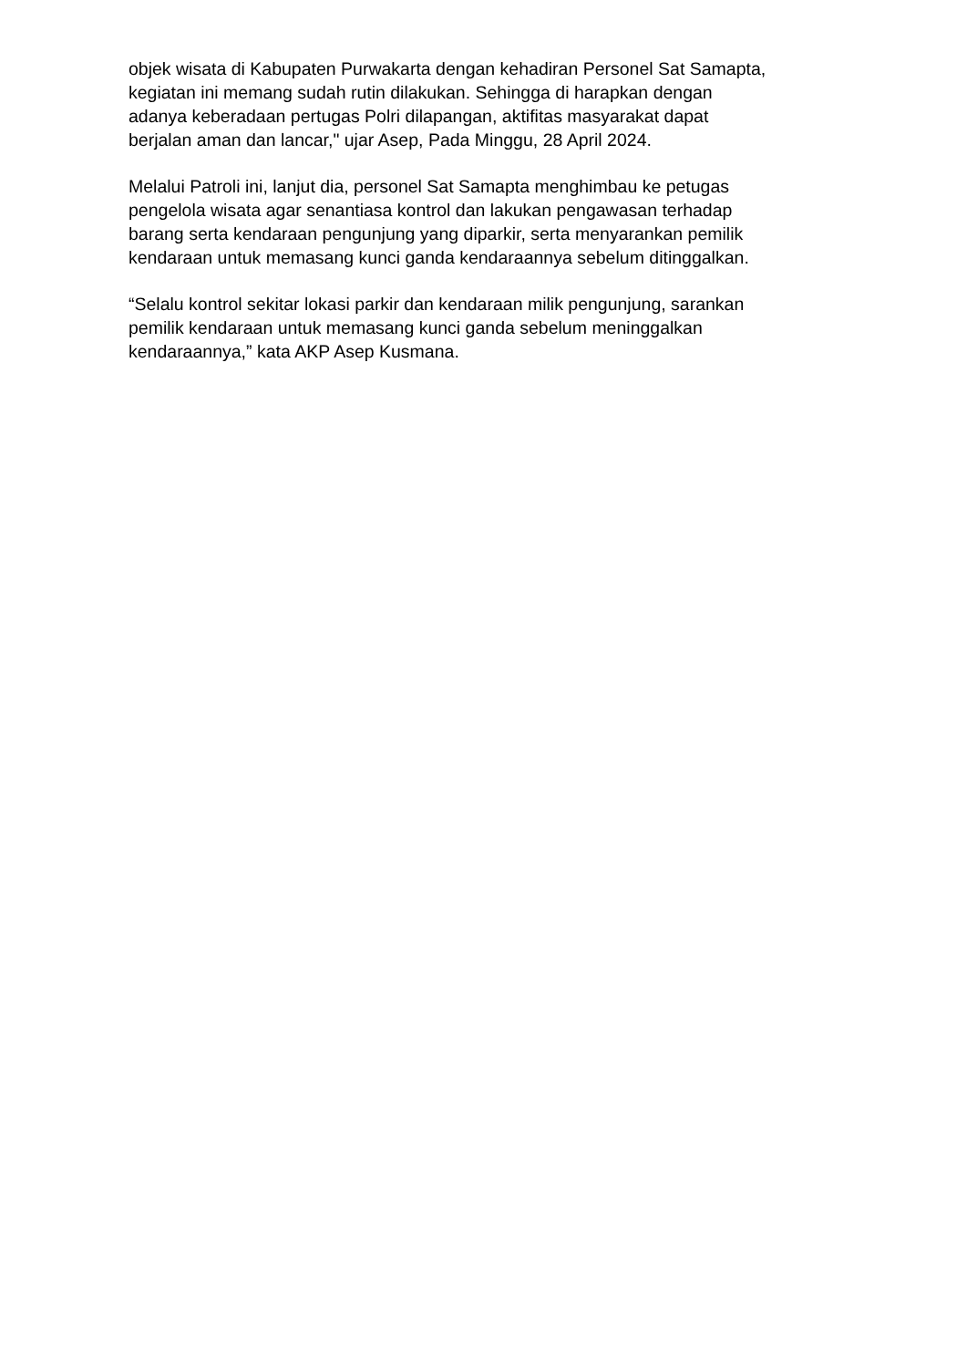objek wisata di Kabupaten Purwakarta dengan kehadiran Personel Sat Samapta,
kegiatan ini memang sudah rutin dilakukan. Sehingga di harapkan dengan
adanya keberadaan pertugas Polri dilapangan, aktifitas masyarakat dapat
berjalan aman dan lancar," ujar Asep, Pada Minggu, 28 April 2024.
Melalui Patroli ini, lanjut dia, personel Sat Samapta menghimbau ke petugas
pengelola wisata agar senantiasa kontrol dan lakukan pengawasan terhadap
barang serta kendaraan pengunjung yang diparkir, serta menyarankan pemilik
kendaraan untuk memasang kunci ganda kendaraannya sebelum ditinggalkan.
“Selalu kontrol sekitar lokasi parkir dan kendaraan milik pengunjung, sarankan
pemilik kendaraan untuk memasang kunci ganda sebelum meninggalkan
kendaraannya,” kata AKP Asep Kusmana.